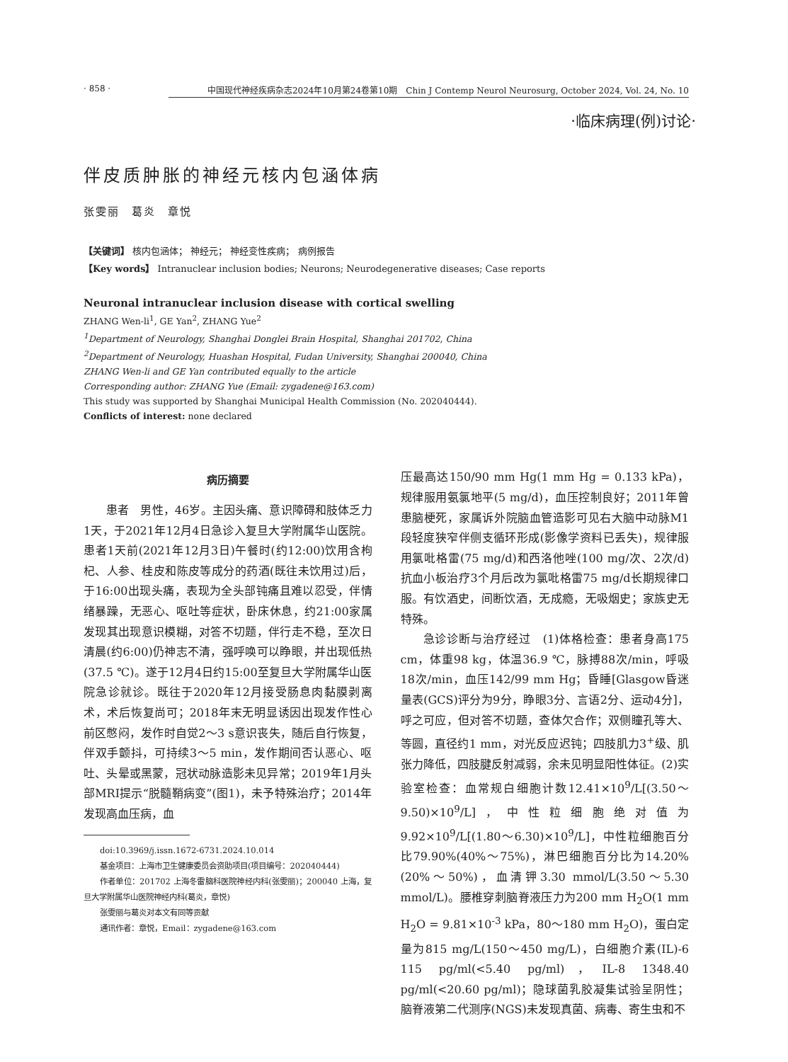· 858 · 中国现代神经疾病杂志2024年10月第24卷第10期　Chin J Contemp Neurol Neurosurg, October 2024, Vol. 24, No. 10
·临床病理(例)讨论·
伴皮质肿胀的神经元核内包涵体病
张雯丽　葛炎　章悦
【关键词】 核内包涵体； 神经元； 神经变性疾病； 病例报告
【Key words】 Intranuclear inclusion bodies; Neurons; Neurodegenerative diseases; Case reports
Neuronal intranuclear inclusion disease with cortical swelling
ZHANG Wen-li<sup>1</sup>, GE Yan<sup>2</sup>, ZHANG Yue<sup>2</sup>
<sup>1</sup> Department of Neurology, Shanghai Donglei Brain Hospital, Shanghai 201702, China
<sup>2</sup> Department of Neurology, Huashan Hospital, Fudan University, Shanghai 200040, China
ZHANG Wen-li and GE Yan contributed equally to the article
Corresponding author: ZHANG Yue (Email: zygadene@163.com)
This study was supported by Shanghai Municipal Health Commission (No. 202040444).
Conflicts of interest: none declared
病历摘要
患者　男性，46岁。主因头痛、意识障碍和肢体乏力1天，于2021年12月4日急诊入复旦大学附属华山医院。患者1天前(2021年12月3日)午餐时(约12:00)饮用含枸杞、人参、桂皮和陈皮等成分的药酒(既往未饮用过)后，于16:00出现头痛，表现为全头部钝痛且难以忍受，伴情绪暴躁，无恶心、呕吐等症状，卧床休息，约21:00家属发现其出现意识模糊，对答不切题，伴行走不稳，至次日清晨(约6:00)仍神志不清，强呼唤可以睁眼，并出现低热(37.5 ℃)。遂于12月4日约15:00至复旦大学附属华山医院急诊就诊。既往于2020年12月接受肠息肉黏膜剥离术，术后恢复尚可；2018年末无明显诱因出现发作性心前区憋闷，发作时自觉2～3 s意识丧失，随后自行恢复，伴双手颤抖，可持续3～5 min，发作期间否认恶心、呕吐、头晕或黑蒙，冠状动脉造影未见异常；2019年1月头部MRI提示“脱髓鞘病变”(图1)，未予特殊治疗；2014年发现高血压病，血
doi:10.3969/j.issn.1672-6731.2024.10.014
基金项目：上海市卫生健康委员会资助项目(项目编号：202040444)
作者单位：201702 上海冬雷脑科医院神经内科(张雯丽)；200040 上海，复旦大学附属华山医院神经内科(葛炎，章悦)
张雯丽与葛炎对本文有同等贡献
通讯作者：章悦，Email：zygadene@163.com
压最高达150/90 mm Hg(1 mm Hg = 0.133 kPa)，规律服用氨氯地平(5 mg/d)，血压控制良好；2011年曾患脑梗死，家属诉外院脑血管造影可见右大脑中动脉M1段轻度狭窄伴侧支循环形成(影像学资料已丢失)，规律服用氯吡格雷(75 mg/d)和西洛他唑(100 mg/次、2次/d)抗血小板治疗3个月后改为氯吡格雷75 mg/d长期规律口服。有饮酒史，间断饮酒，无成瘾，无吸烟史；家族史无特殊。
急诊诊断与治疗经过　(1)体格检查：患者身高175 cm，体重98 kg，体温36.9 ℃，脉搏88次/min，呼吸18次/min，血压142/99 mm Hg；昏睡[Glasgow昏迷量表(GCS)评分为9分，睁眼3分、言语2分、运动4分]，呼之可应，但对答不切题，查体欠合作；双侧瞳孔等大、等圆，直径约1 mm，对光反应迟钝；四肢肌力3<sup>+</sup>级、肌张力降低，四肢腱反射减弱，余未见明显阳性体征。(2)实验室检查：血常规白细胞计数12.41×10<sup>9</sup>/L[(3.50～9.50)×10<sup>9</sup>/L]，中性粒细胞绝对值为9.92×10<sup>9</sup>/L[(1.80～6.30)×10<sup>9</sup>/L]，中性粒细胞百分比79.90%(40%～75%)，淋巴细胞百分比为14.20%(20%～50%)，血清钾3.30 mmol/L(3.50～5.30 mmol/L)。腰椎穿刺脑脊液压力为200 mm H<sub>2</sub>O(1 mm H<sub>2</sub>O = 9.81×10<sup>-3</sup> kPa，80～180 mm H<sub>2</sub>O)，蛋白定量为815 mg/L(150～450 mg/L)，白细胞介素(IL)-6 115 pg/ml(<5.40 pg/ml)，IL-8 1348.40 pg/ml(<20.60 pg/ml)；隐球菌乳胶凝集试验呈阴性；脑脊液第二代测序(NGS)未发现真菌、病毒、寄生虫和不